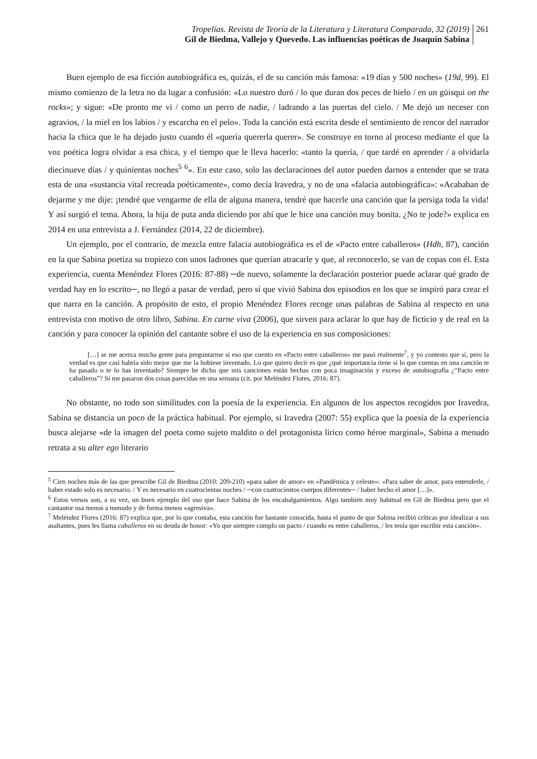Tropelías. Revista de Teoría de la Literatura y Literatura Comparada, 32 (2019)
Gil de Biedma, Vallejo y Quevedo. Las influencias poéticas de Joaquín Sabina
261
Buen ejemplo de esa ficción autobiográfica es, quizás, el de su canción más famosa: «19 días y 500 noches» (19d, 99). El mismo comienzo de la letra no da lugar a confusión: «Lo nuestro duró / lo que duran dos peces de hielo / en un güisqui on the rocks»; y sigue: «De pronto me vi / como un perro de nadie, / ladrando a las puertas del cielo. / Me dejó un neceser con agravios, / la miel en los labios / y escarcha en el pelo». Toda la canción está escrita desde el sentimiento de rencor del narrador hacia la chica que le ha dejado justo cuando él «quería quererla querer». Se construye en torno al proceso mediante el que la voz poética logra olvidar a esa chica, y el tiempo que le lleva hacerlo: «tanto la quería, / que tardé en aprender / a olvidarla diecinueve días / y quinientas noches<sup>5</sup> <sup>6</sup>». En este caso, solo las declaraciones del autor pueden darnos a entender que se trata esta de una «sustancia vital recreada poéticamente», como decía Iravedra, y no de una «falacia autobiográfica»: «Acababan de dejarme y me dije: ¡tendré que vengarme de ella de alguna manera, tendré que hacerle una canción que la persiga toda la vida! Y así surgió el tema. Ahora, la hija de puta anda diciendo por ahí que le hice una canción muy bonita. ¿No te jode?» explica en 2014 en una entrevista a J. Fernández (2014, 22 de diciembre).
Un ejemplo, por el contrario, de mezcla entre falacia autobiográfica es el de «Pacto entre caballeros» (Hdh, 87), canción en la que Sabina poetiza su tropiezo con unos ladrones que querían atracarle y que, al reconocerlo, se van de copas con él. Esta experiencia, cuenta Menéndez Flores (2016: 87-88) ─de nuevo, solamente la declaración posterior puede aclarar qué grado de verdad hay en lo escrito─, no llegó a pasar de verdad, pero sí que vivió Sabina dos episodios en los que se inspiró para crear el que narra en la canción. A propósito de esto, el propio Menéndez Flores recoge unas palabras de Sabina al respecto en una entrevista con motivo de otro libro, Sabina. En carne viva (2006), que sirven para aclarar lo que hay de ficticio y de real en la canción y para conocer la opinión del cantante sobre el uso de la experiencia en sus composiciones:
[…] se me acerca mucha gente para preguntarme si eso que cuento en «Pacto entre caballeros» me pasó realmente<sup>7</sup>, y yo contesto que sí, pero la verdad es que casi habría sido mejor que me la hubiese inventado. Lo que quiero decir es que ¿qué importancia tiene si lo que cuentas en una canción te ha pasado o te lo has inventado? Siempre he dicho que mis canciones están hechas con poca imaginación y exceso de autobiografía ¿“Pacto entre caballeros”? Sí me pasaron dos cosas parecidas en una semana (cit. por Meléndez Flores, 2016: 87).
No obstante, no todo son similitudes con la poesía de la experiencia. En algunos de los aspectos recogidos por Iravedra, Sabina se distancia un poco de la práctica habitual. Por ejemplo, si Iravedra (2007: 55) explica que la poesía de la experiencia busca alejarse «de la imagen del poeta como sujeto maldito o del protagonista lírico como héroe marginal», Sabina a menudo retrata a su alter ego literario
<sup>5</sup> Cien noches más de las que prescribe Gil de Biedma (2010: 209-210) «para saber de amor» en «Pandémica y celeste»: «Para saber de amor, para entenderle, / haber estado solo es necesario. / Y es necesario en cuatrocientas noches / ─con cuatrocientos cuerpos diferentes─ / haber hecho el amor […]».
<sup>6</sup> Estos versos son, a su vez, un buen ejemplo del uso que hace Sabina de los encabalgamientos. Algo también muy habitual en Gil de Biedma pero que el cantautor usa menos a menudo y de forma menos «agresiva».
<sup>7</sup> Meléndez Flores (2016: 87) explica que, por lo que contaba, esta canción fue bastante conocida, hasta el punto de que Sabina recibió críticas por idealizar a sus asaltantes, pues les llama caballeros en su deuda de honor: «Yo que siempre cumplo un pacto / cuando es entre caballeros, / les tenía que escribir esta canción».